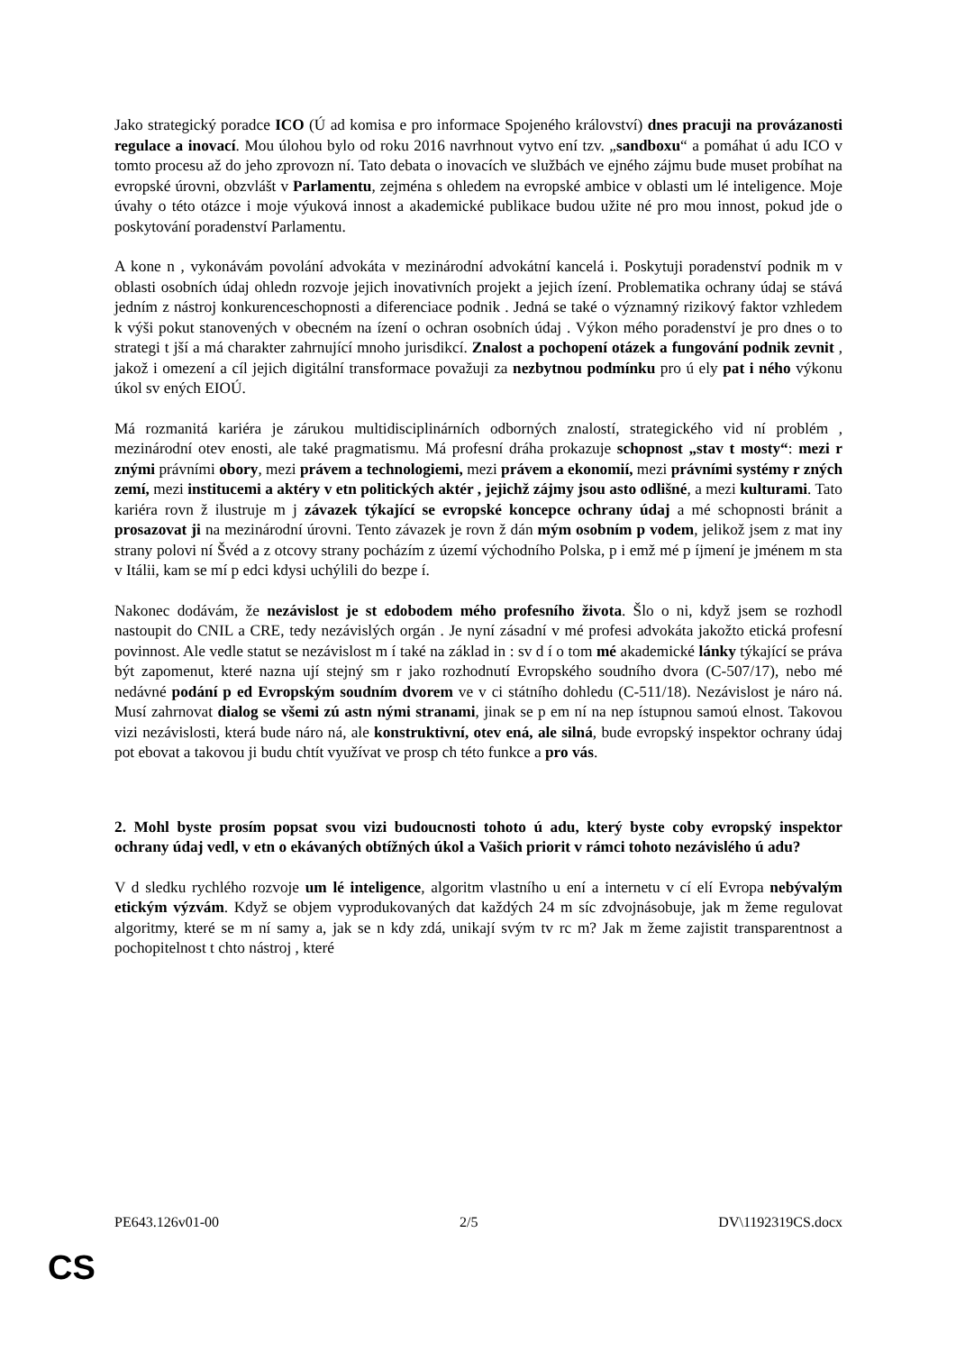Jako strategický poradce ICO (Ú ad komisa e pro informace Spojeného království) dnes pracuji na provázanosti regulace a inovací. Mou úlohou bylo od roku 2016 navrhnout vytvo ení tzv. „sandboxu“ a pomáhat ú adu ICO v tomto procesu až do jeho zprovozn ní. Tato debata o inovacích ve službách ve ejného zájmu bude muset probíhat na evropské úrovni, obzvlášt v Parlamentu, zejména s ohledem na evropské ambice v oblasti um lé inteligence. Moje úvahy o této otázce i moje výuková innost a akademické publikace budou užite né pro mou innost, pokud jde o poskytování poradenství Parlamentu.
A kone n , vykonávám povolání advokáta v mezinárodní advokátní kancelá i. Poskytuji poradenství podnik m v oblasti osobních údaj ohledn rozvoje jejich inovativních projekt a jejich ízení. Problematika ochrany údaj se stává jedním z nástroj konkurenceschopnosti a diferenciace podnik . Jedná se také o významný rizikový faktor vzhledem k výši pokut stanovených v obecném na ízení o ochran osobních údaj . Výkon mého poradenství je pro dnes o to strategi t jší a má charakter zahrnující mnoho jurisdikcí. Znalost a pochopení otázek a fungování podnik zevnit , jakož i omezení a cíl jejich digitální transformace považuji za nezbytnou podmínku pro ú ely pat i ného výkonu úkol sv ených EIOÚ.
Má rozmanitá kariéra je zárukou multidisciplinárních odborných znalostí, strategického vid ní problém , mezinárodní otev enosti, ale také pragmatismu. Má profesní dráha prokazuje schopnost „stav t mosty“: mezi r znými právními obory, mezi právem a technologiemi, mezi právem a ekonomií, mezi právními systémy r zných zemí, mezi institucemi a aktéry v etn politických aktér , jejichž zájmy jsou asto odlišné, a mezi kulturami. Tato kariéra rovn ž ilustruje m j závazek týkající se evropské koncepce ochrany údaj a mé schopnosti bránit a prosazovat ji na mezinárodní úrovni. Tento závazek je rovn ž dán mým osobním p vodem, jelikož jsem z mat iny strany polovi ní Švéd a z otcovy strany pocházím z území východního Polska, p i emž mé p íjmení je jménem m sta v Itálii, kam se mí p edci kdysi uchýlili do bezpe í.
Nakonec dodávám, že nezávislost je st edobodem mého profesního života. Šlo o ni, když jsem se rozhodl nastoupit do CNIL a CRE, tedy nezávislých orgán . Je nyní zásadní v mé profesi advokáta jakožto etická profesní povinnost. Ale vedle statut se nezávislost m í také na základ in : sv d í o tom mé akademické lánky týkající se práva být zapomenut, které nazna ují stejný sm r jako rozhodnutí Evropského soudního dvora (C-507/17), nebo mé nedávné podání p ed Evropským soudním dvorem ve v ci státního dohledu (C-511/18). Nezávislost je náro ná. Musí zahrnovat dialog se všemi zú astn nými stranami, jinak se p em ní na nep ístupnou samoú elnost. Takovou vizi nezávislosti, která bude náro ná, ale konstruktivní, otev ená, ale silná, bude evropský inspektor ochrany údaj pot ebovat a takovou ji budu chtít využívat ve prosp ch této funkce a pro vás.
2. Mohl byste prosím popsat svou vizi budoucnosti tohoto ú adu, který byste coby evropský inspektor ochrany údaj vedl, v etn o ekávaných obtížných úkol a Vašich priorit v rámci tohoto nezávislého ú adu?
V d sledku rychlého rozvoje um lé inteligence, algoritm vlastního u ení a internetu v cí elí Evropa nebývalým etickým výzvám. Když se objem vyprodukovaných dat každých 24 m síc zdvojnásobuje, jak m žeme regulovat algoritmy, které se m ní samy a, jak se n kdy zdá, unikají svým tv rc m? Jak m žeme zajistit transparentnost a pochopitelnost t chto nástroj , které
PE643.126v01-00 2/5 DV\1192319CS.docx
CS